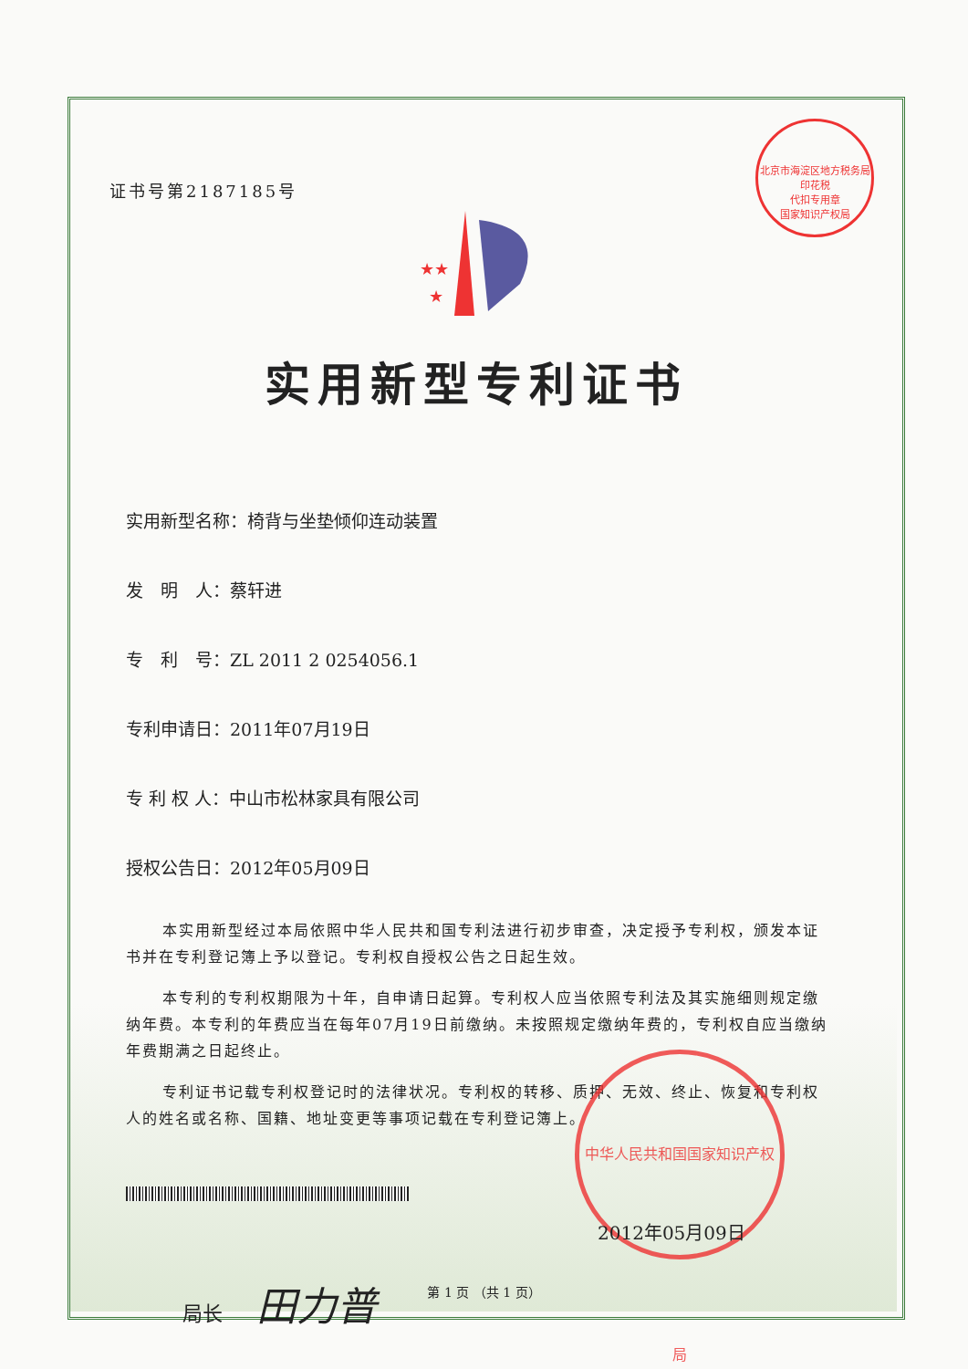北京市海淀区地方税务局
印花税
代扣专用章
国家知识产权局
证书号第2187185号
★★
★
实用新型专利证书
实用新型名称：椅背与坐垫倾仰连动装置
发　明　人：蔡轩进
专　利　号：ZL 2011 2 0254056.1
专利申请日：2011年07月19日
专 利 权 人：中山市松林家具有限公司
授权公告日：2012年05月09日
本实用新型经过本局依照中华人民共和国专利法进行初步审查，决定授予专利权，颁发本证书并在专利登记簿上予以登记。专利权自授权公告之日起生效。
本专利的专利权期限为十年，自申请日起算。专利权人应当依照专利法及其实施细则规定缴纳年费。本专利的年费应当在每年07月19日前缴纳。未按照规定缴纳年费的，专利权自应当缴纳年费期满之日起终止。
专利证书记载专利权登记时的法律状况。专利权的转移、质押、无效、终止、恢复和专利权人的姓名或名称、国籍、地址变更等事项记载在专利登记簿上。
局长 田力普
中华人民共和国国家知识产权局
2012年05月09日
第 1 页 （共 1 页）